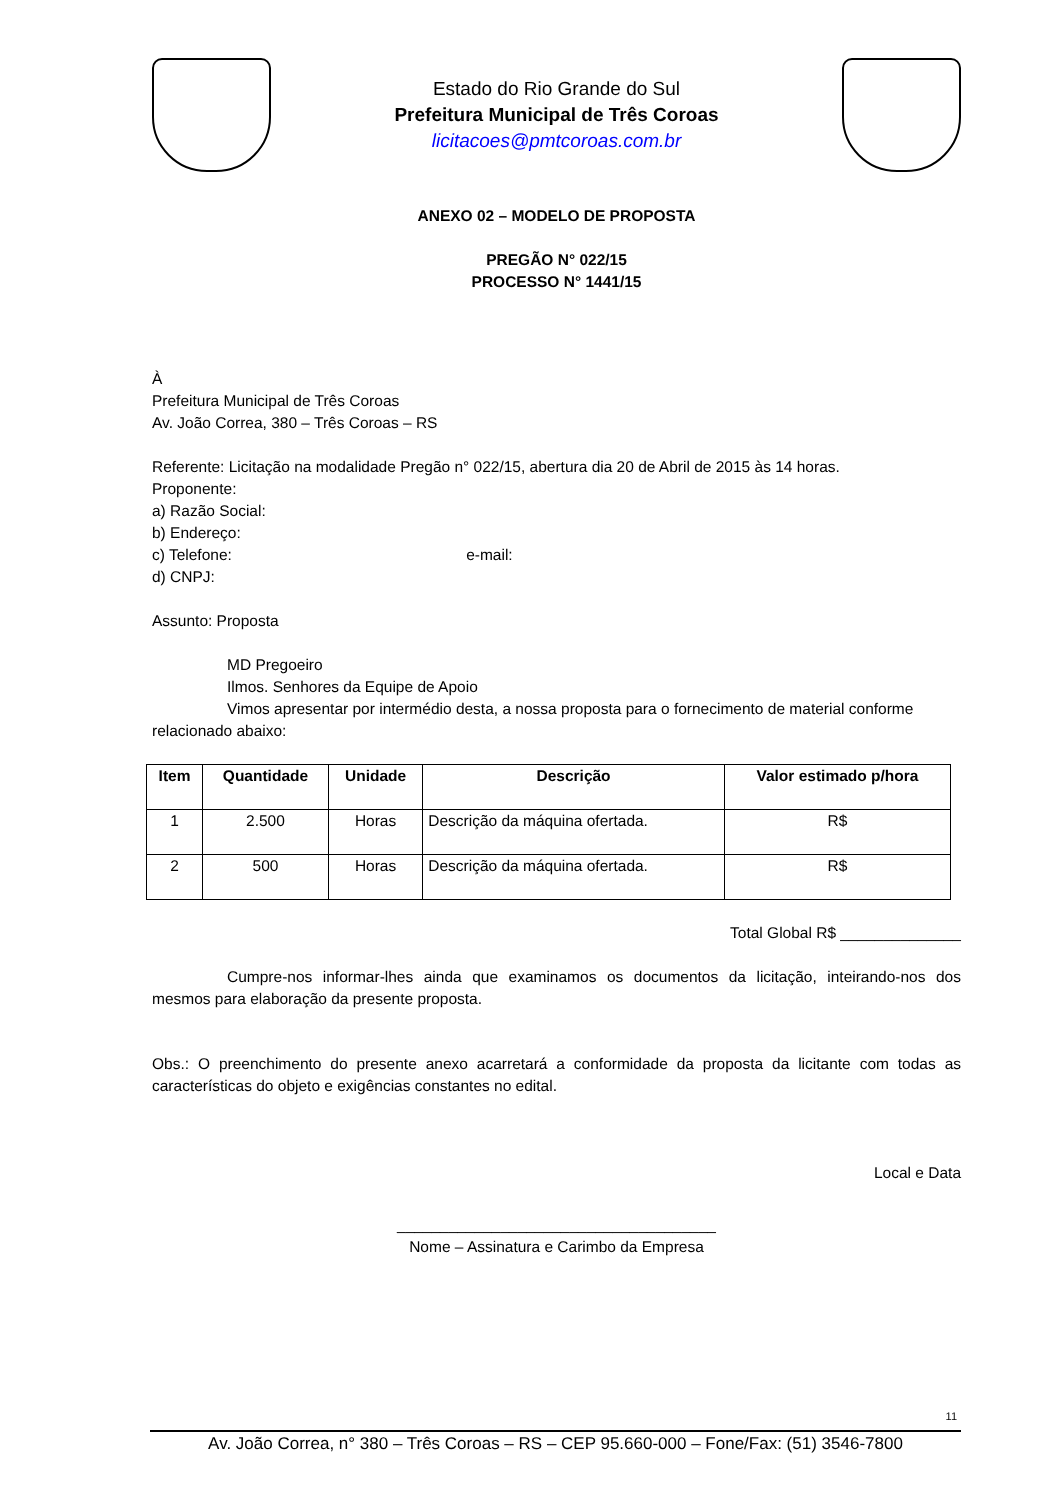Estado do Rio Grande do Sul
Prefeitura Municipal de Três Coroas
licitacoes@pmtcoroas.com.br
ANEXO 02 – MODELO DE PROPOSTA
PREGÃO N° 022/15
PROCESSO N° 1441/15
À
Prefeitura Municipal de Três Coroas
Av. João Correa, 380 – Três Coroas – RS
Referente: Licitação na modalidade Pregão n° 022/15, abertura dia 20 de Abril de 2015 às 14 horas.
Proponente:
a) Razão Social:
b) Endereço:
c) Telefone: e-mail:
d) CNPJ:
Assunto: Proposta
MD Pregoeiro
Ilmos. Senhores da Equipe de Apoio
Vimos apresentar por intermédio desta, a nossa proposta para o fornecimento de material conforme
relacionado abaixo:
| Item | Quantidade | Unidade | Descrição | Valor estimado p/hora |
| --- | --- | --- | --- | --- |
| 1 | 2.500 | Horas | Descrição da máquina ofertada. | R$ |
| 2 | 500 | Horas | Descrição da máquina ofertada. | R$ |
Total Global R$ ______________
Cumpre-nos informar-lhes ainda que examinamos os documentos da licitação, inteirando-nos dos mesmos para elaboração da presente proposta.
Obs.: O preenchimento do presente anexo acarretará a conformidade da proposta da licitante com todas as características do objeto e exigências constantes no edital.
Local e Data
_____________________________________
Nome – Assinatura e Carimbo da Empresa
11
Av. João Correa, n° 380 – Três Coroas – RS – CEP 95.660-000 – Fone/Fax: (51) 3546-7800